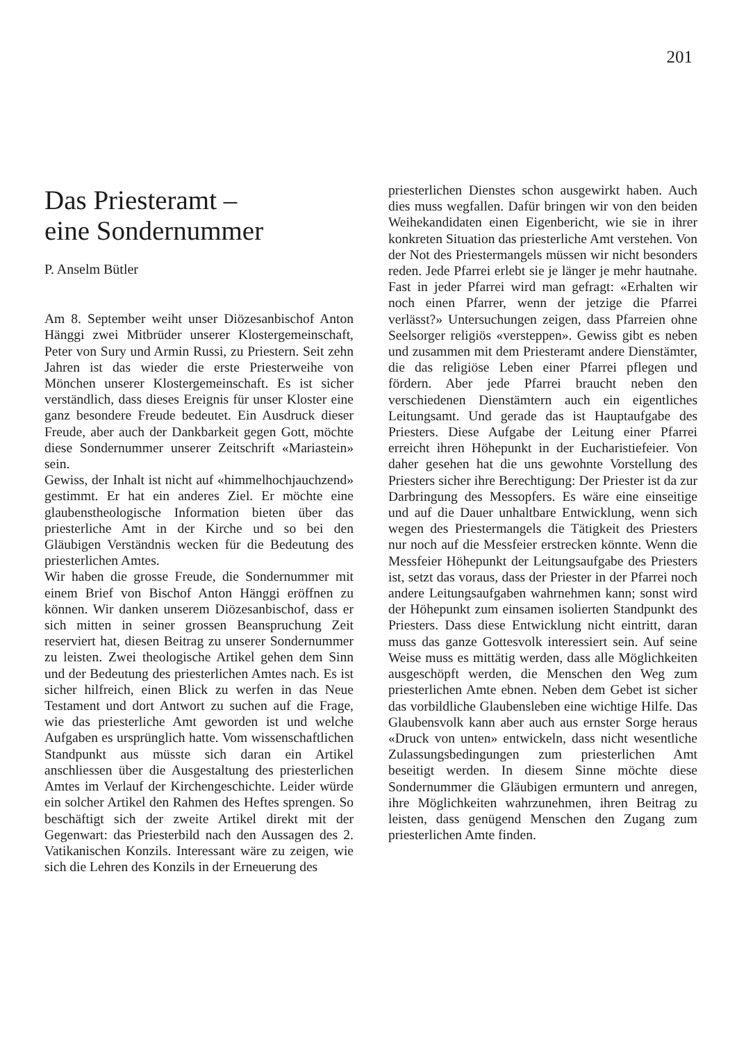201
Das Priesteramt –
eine Sondernummer
P. Anselm Bütler
Am 8. September weiht unser Diözesanbischof Anton Hänggi zwei Mitbrüder unserer Klostergemeinschaft, Peter von Sury und Armin Russi, zu Priestern. Seit zehn Jahren ist das wieder die erste Priesterweihe von Mönchen unserer Klostergemeinschaft. Es ist sicher verständlich, dass dieses Ereignis für unser Kloster eine ganz besondere Freude bedeutet. Ein Ausdruck dieser Freude, aber auch der Dankbarkeit gegen Gott, möchte diese Sondernummer unserer Zeitschrift «Mariastein» sein.
Gewiss, der Inhalt ist nicht auf «himmelhochjauchzend» gestimmt. Er hat ein anderes Ziel. Er möchte eine glaubenstheologische Information bieten über das priesterliche Amt in der Kirche und so bei den Gläubigen Verständnis wecken für die Bedeutung des priesterlichen Amtes.
Wir haben die grosse Freude, die Sondernummer mit einem Brief von Bischof Anton Hänggi eröffnen zu können. Wir danken unserem Diözesanbischof, dass er sich mitten in seiner grossen Beanspruchung Zeit reserviert hat, diesen Beitrag zu unserer Sondernummer zu leisten. Zwei theologische Artikel gehen dem Sinn und der Bedeutung des priesterlichen Amtes nach. Es ist sicher hilfreich, einen Blick zu werfen in das Neue Testament und dort Antwort zu suchen auf die Frage, wie das priesterliche Amt geworden ist und welche Aufgaben es ursprünglich hatte. Vom wissenschaftlichen Standpunkt aus müsste sich daran ein Artikel anschliessen über die Ausgestaltung des priesterlichen Amtes im Verlauf der Kirchengeschichte. Leider würde ein solcher Artikel den Rahmen des Heftes sprengen. So beschäftigt sich der zweite Artikel direkt mit der Gegenwart: das Priesterbild nach den Aussagen des 2. Vatikanischen Konzils. Interessant wäre zu zeigen, wie sich die Lehren des Konzils in der Erneuerung des
priesterlichen Dienstes schon ausgewirkt haben. Auch dies muss wegfallen. Dafür bringen wir von den beiden Weihekandidaten einen Eigenbericht, wie sie in ihrer konkreten Situation das priesterliche Amt verstehen. Von der Not des Priestermangels müssen wir nicht besonders reden. Jede Pfarrei erlebt sie je länger je mehr hautnahe. Fast in jeder Pfarrei wird man gefragt: «Erhalten wir noch einen Pfarrer, wenn der jetzige die Pfarrei verlässt?» Untersuchungen zeigen, dass Pfarreien ohne Seelsorger religiös «versteppen». Gewiss gibt es neben und zusammen mit dem Priesteramt andere Dienstämter, die das religiöse Leben einer Pfarrei pflegen und fördern. Aber jede Pfarrei braucht neben den verschiedenen Dienstämtern auch ein eigentliches Leitungsamt. Und gerade das ist Hauptaufgabe des Priesters. Diese Aufgabe der Leitung einer Pfarrei erreicht ihren Höhepunkt in der Eucharistiefeier. Von daher gesehen hat die uns gewohnte Vorstellung des Priesters sicher ihre Berechtigung: Der Priester ist da zur Darbringung des Messopfers. Es wäre eine einseitige und auf die Dauer unhaltbare Entwicklung, wenn sich wegen des Priestermangels die Tätigkeit des Priesters nur noch auf die Messfeier erstrecken könnte. Wenn die Messfeier Höhepunkt der Leitungsaufgabe des Priesters ist, setzt das voraus, dass der Priester in der Pfarrei noch andere Leitungsaufgaben wahrnehmen kann; sonst wird der Höhepunkt zum einsamen isolierten Standpunkt des Priesters. Dass diese Entwicklung nicht eintritt, daran muss das ganze Gottesvolk interessiert sein. Auf seine Weise muss es mittätig werden, dass alle Möglichkeiten ausgeschöpft werden, die Menschen den Weg zum priesterlichen Amte ebnen. Neben dem Gebet ist sicher das vorbildliche Glaubensleben eine wichtige Hilfe. Das Glaubensvolk kann aber auch aus ernster Sorge heraus «Druck von unten» entwickeln, dass nicht wesentliche Zulassungsbedingungen zum priesterlichen Amt beseitigt werden. In diesem Sinne möchte diese Sondernummer die Gläubigen ermuntern und anregen, ihre Möglichkeiten wahrzunehmen, ihren Beitrag zu leisten, dass genügend Menschen den Zugang zum priesterlichen Amte finden.